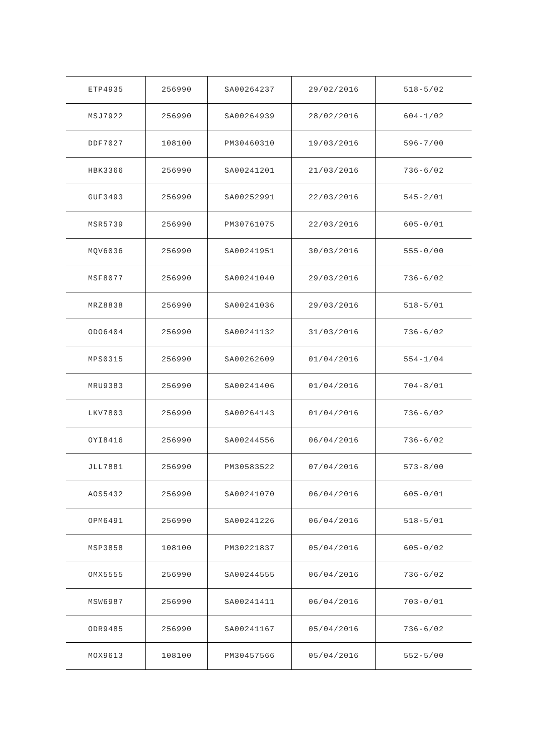| ETP4935 | 256990 | SA00264237 | 29/02/2016 | 518-5/02 |
| MSJ7922 | 256990 | SA00264939 | 28/02/2016 | 604-1/02 |
| DDF7027 | 108100 | PM30460310 | 19/03/2016 | 596-7/00 |
| HBK3366 | 256990 | SA00241201 | 21/03/2016 | 736-6/02 |
| GUF3493 | 256990 | SA00252991 | 22/03/2016 | 545-2/01 |
| MSR5739 | 256990 | PM30761075 | 22/03/2016 | 605-0/01 |
| MQV6036 | 256990 | SA00241951 | 30/03/2016 | 555-0/00 |
| MSF8077 | 256990 | SA00241040 | 29/03/2016 | 736-6/02 |
| MRZ8838 | 256990 | SA00241036 | 29/03/2016 | 518-5/01 |
| ODO6404 | 256990 | SA00241132 | 31/03/2016 | 736-6/02 |
| MPS0315 | 256990 | SA00262609 | 01/04/2016 | 554-1/04 |
| MRU9383 | 256990 | SA00241406 | 01/04/2016 | 704-8/01 |
| LKV7803 | 256990 | SA00264143 | 01/04/2016 | 736-6/02 |
| OYI8416 | 256990 | SA00244556 | 06/04/2016 | 736-6/02 |
| JLL7881 | 256990 | PM30583522 | 07/04/2016 | 573-8/00 |
| AOS5432 | 256990 | SA00241070 | 06/04/2016 | 605-0/01 |
| OPM6491 | 256990 | SA00241226 | 06/04/2016 | 518-5/01 |
| MSP3858 | 108100 | PM30221837 | 05/04/2016 | 605-0/02 |
| OMX5555 | 256990 | SA00244555 | 06/04/2016 | 736-6/02 |
| MSW6987 | 256990 | SA00241411 | 06/04/2016 | 703-0/01 |
| ODR9485 | 256990 | SA00241167 | 05/04/2016 | 736-6/02 |
| MOX9613 | 108100 | PM30457566 | 05/04/2016 | 552-5/00 |